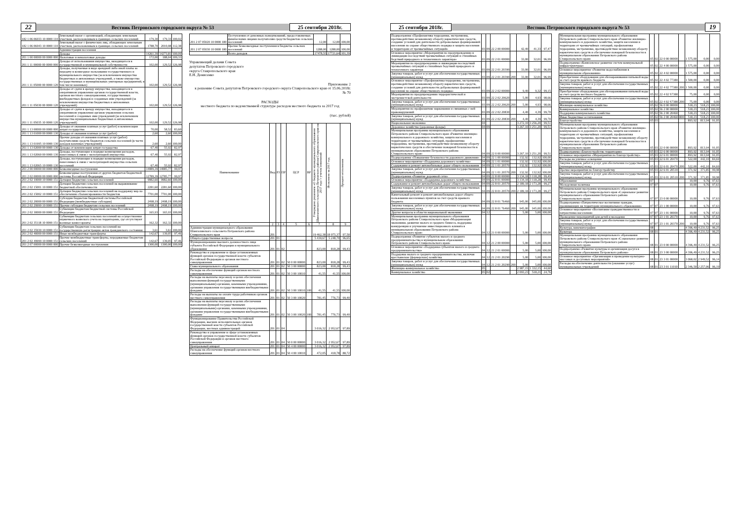22 Вестник Петровского городского округа № 53 25 сентября 2018г.
| 182 1 06 06033 10 0000 110 | Земельный налог с организаций, обладающих земельным участком, расположенным в границах сельских поселений | 179,30 | 179,33 | 100,02 |
| 182 1 06 06043 10 0000 110 | Земельный налог с физических лиц, обладающих земельным участком, расположенным в границах сельских поселений | 1788,70 | 2010,08 | 112,38 |
| | Администрация поселения | | | |
| | Доходы | 14261,39 | 14273,81 | 100,09 |
| 201 1 00 00000 00 0000 000 | Налоговые и неналоговые доходы | 172,00 | 188,04 | 109,33 |
| 201 1 11 00000 00 0000 000 | Доходы от использования имущества, находящегося в государственной и муниципальной собственности | 102,00 | 129,52 | 126,98 |
| 201 1 11 05000 00 0000 120 | Доходы, получаемые в виде арендной либо иной платы за передачу в возмездное пользование государственного и муниципального имущества (за исключением имущества бюджетных и автономных учреждений, а также имущества государственных и муниципальных унитарных предприятий, в том числе казенных) | 102,00 | 129,52 | 126,98 |
| 201 1 11 05030 00 0000 120 | Доходы от сдачи в аренду имущества, находящегося в оперативном управлении органов государственной власти, органов местного самоуправления, государственных внебюджетных фондов и созданных ими учреждений (за исключением имущества бюджетных и автономных учреждений) | 102,00 | 129,52 | 126,98 |
| 201 1 11 05035 10 0000 120 | Доходы от сдачи в аренду имущества, находящегося в оперативном управлении органов управления сельских поселений и созданных ими учреждений (за исключением имущества муниципальных бюджетных и автономных учреждений) | 102,00 | 129,52 | 126,98 |
| 201 1 13 00000 00 0000 000 | Доходы от оказания платных услуг (работ) и компенсации затрат государства | 70,00 | 58,52 | 83,60 |
| 201 1 13 01000 00 0000 130 | Доходы от оказания платных услуг (работ) | 2,60 | 2,60 | 100,00 |
| 201 1 13 01995 10 0000 130 | Прочие доходы от оказания платных услуг (работ) получателями средств бюджетов сельских поселений (в части доходов казенных учреждений) | 2,60 | 2,60 | 100,00 |
| 201 1 13 02000 00 0000 130 | Доходы от компенсации затрат государства | 67,40 | 55,92 | 82,97 |
| 201 1 13 02060 00 0000 130 | Доходы, поступающие в порядке возмещения расходов, понесенных в связи с эксплуатацией имущества | 67,40 | 55,92 | 82,97 |
| 201 1 13 02065 10 0000 130 | Доходы, поступающие в порядке возмещения расходов, понесенных в связи с эксплуатацией имущества сельских поселений | 67,40 | 55,92 | 82,97 |
| 201 2 00 00000 00 0000 000 | Безвозмездные поступления | 14089,39 | 14085,77 | 99,97 |
| 201 2 02 00000 00 0000 000 | Безвозмездные поступления от других бюджетов бюджетной системы Российской Федерации | 12789,39 | 12785,77 | 99,97 |
| 201 2 02 10000 10 0000 151 | Дотации бюджетам сельских поселений | 9982,60 | 9982,60 | 100,00 |
| 201 2 02 15001 10 0000 151 | Дотации бюджетам сельских поселений на выравнивание бюджетной обеспеченности | 2281,60 | 2281,60 | 100,00 |
| 201 2 02 15002 10 0000 151 | Дотации бюджетам сельских поселений на поддержку мер по обеспечению сбалансированности бюджетов | 7701,00 | 7701,00 | 100,00 |
| 201 2 02 20000 00 0000 151 | Субсидии бюджетам бюджетной системы Российской Федерации (межбюджетные субсидии) | 2498,19 | 2498,19 | 100,00 |
| 201 2 02 29999 10 0000 151 | Прочие субсидии бюджетам сельских поселений | 2498,19 | 2498,19 | 100,00 |
| 201 2 02 30000 00 0000 151 | Субвенции бюджетам бюджетной системы Российской Федерации | 165,93 | 165,93 | 100,00 |
| 201 2 02 35118 10 0000 151 | Субвенции бюджетам сельских поселений на осуществление первичного воинского учета на территориях, где отсутствуют военные комиссариаты | 162,32 | 162,32 | 100,00 |
| 201 2 02 35930 10 0000 151 | Субвенции бюджетам сельских поселений на государственную регистрацию актов гражданского состояния | 3,61 | 3,61 | 100,00 |
| 201 2 02 40000 00 0000 151 | Иные межбюджетные трансферты | 142,67 | 139,05 | 97,46 |
| 201 2 02 49999 10 0000 151 | Прочие межбюджетные трансферты, передаваемые бюджетам сельских поселений | 142,67 | 139,05 | 97,46 |
| 201 2 07 00000 00 0000 000 | Прочие безвозмездные поступления | 1300,00 | 1300,00 | 100,00 |
| 201 2 07 05020 10 0000 180 | Поступления от денежных пожертвований, предоставляемых физическими лицами получателям средств бюджетов сельских поселений | 12,00 | 12,00 | 100,00 |
| 201 2 07 05030 10 0000 180 | Прочие безвозмездные поступления в бюджеты сельских поселений | 1288,00 | 1288,00 | 100,00 |
| | Всего доходов | 17478,55 | 17721,64 | 101,39 |
Управляющий делами Совета
депутатов Петровского городского
округа Ставропольского края
Е.Н. Денисенко
Приложение 2
к решению Совета депутатов Петровского городского округа Ставропольского края от 15.06.2018г.
№ 70
РАСХОДЫ
местного бюджета по ведомственной структуре расходов местного бюджета за 2017 год
(тыс. рублей)
| Наименование | Вед | РЗ | ПР | ЦСР | ВР | Утверждено решением «О бюджете муниципального образования Шангалинского сельсовета Петровского района Ставропольского края на 2017 год» с учетом изменений | Исполнено за 2017 год | Процент исполнения |
| --- | --- | --- | --- | --- | --- | --- | --- | --- |
| 1 | 2 | 3 | 4 | 5 | 6 | 7 | 8 | 9 |
| Администрация муниципального образования Шангалинского сельсовета Петровского района Ставропольского края | 201 | | | | | 19 462,38 | 18 975,37 | 97,50 |
| Общегосударственные вопросы | 201 | 01 | | | | 5 430,67 | 5 248,70 | 96,65 |
| Функционирование высшего должностного лица субъекта Российской Федерации и муниципального образования | 201 | 01 | 02 | | | 823,00 | 818,28 | 99,43 |
| Руководство и управление в сфере установленных функций органов государственной власти субъектов Российской Федерации и органов местного самоуправления | 201 | 01 | 02 | 50 0 00 00000 | | 823,00 | 818,28 | 99,43 |
| Глава муниципального образования | 201 | 01 | 02 | 50 3 00 00000 | | 823,00 | 818,28 | 99,43 |
| Расходы на обеспечение функций органов местного самоуправления | 201 | 01 | 02 | 50 3 00 10010 | | 41,55 | 41,55 | 100,00 |
| Расходы на выплаты персоналу в целях обеспечения выполнения функций государственными (муниципальными) органами, казенными учреждениями, органами управления государственными внебюджетными фондами | 201 | 01 | 02 | 50 3 00 10010 | 100 | 41,55 | 41,55 | 100,00 |
| Расходы на выплаты по оплате труда работников органов местного самоуправления | 201 | 01 | 02 | 50 3 00 10020 | | 781,45 | 776,73 | 99,40 |
| Расходы на выплаты персоналу в целях обеспечения выполнения функций государственными (муниципальными) органами, казенными учреждениями, органами управления государственными внебюджетными фондами | 201 | 01 | 02 | 50 3 00 10020 | 100 | 781,45 | 776,73 | 99,40 |
| Функционирование Правительства Российской Федерации, высших исполнительных органов государственной власти субъектов Российской Федерации, местных администраций | 201 | 01 | 04 | | | 3 016,32 | 2 952,67 | 97,89 |
| Руководство и управление в сфере установленных функций органов государственной власти субъектов Российской Федерации и органов местного самоуправления | 201 | 01 | 04 | 50 0 00 00000 | | 3 016,32 | 2 952,67 | 97,89 |
| Центральный аппарат | 201 | 01 | 04 | 50 4 00 00000 | | 3 016,32 | 2 952,67 | 97,89 |
| Расходы на обеспечение функций органов местного самоуправления | 201 | 01 | 04 | 50 4 00 10010 | | 472,05 | 418,78 | 88,72 |
25 сентября 2018г. Вестник Петровского городского округа № 53 19
| Подпрограмма «Профилактика терроризма, экстремизма, противодействие незаконному обороту наркотических средств, создание условий для деятельности добровольных формирований населения по охране общественного порядка и защита населения и территории от чрезвычайных ситуаций» | 03 | 09 | 22 2 00 00000 | | 42,40 | 41,33 | 97,47 |
| Основное мероприятие «Мероприятия по предупреждению и ликвидации последствий чрезвычайных ситуаций и стихийных бедствий природного и техногенного характера» | 03 | 09 | 22 2 01 00000 | | 33,00 | 32,01 | 96,99 |
| Мероприятия по предупреждению и ликвидации последствий чрезвычайных ситуаций и стихийных бедствий природного и техногенного характера | 03 | 09 | 22 2 01 20390 | | 33,00 | 32,01 | 96,99 |
| Закупка товаров, работ и услуг для обеспечения государственных (муниципальных) нужд | 03 | 09 | 22 2 01 20390 | 200 | 33,00 | 32,01 | 96,99 |
| Основное мероприятие «Профилактика терроризма, экстремизма, противодействие незаконному обороту наркотических средств, создание условий для деятельности добровольных формирований населения по охране общественного порядка» | 03 | 09 | 22 2 02 00000 | | 9,40 | 9,32 | 99,15 |
| Мероприятия по предупреждению террористической и экстремистской деятельности | 03 | 09 | 22 2 02 20620 | | 5,00 | 4,93 | 98,66 |
| Закупка товаров, работ и услуг для обеспечения государственных (муниципальных) нужд | 03 | 09 | 22 2 02 20620 | 200 | 5,00 | 4,93 | 98,66 |
| Мероприятия по профилактике наркомании и связанных с ней правонарушений | 03 | 09 | 22 2 02 20830 | | 4,40 | 4,39 | 99,70 |
| Закупка товаров, работ и услуг для обеспечения государственных (муниципальных) нужд | 03 | 09 | 22 2 02 20830 | 200 | 4,40 | 4,39 | 99,70 |
| Национальная экономика | 04 | | | | 3 272,10 | 3 256,20 | 99,51 |
| Дорожное хозяйство (дорожные фонды) | 04 | 09 | | | 3 267,10 | 3 251,20 | 99,51 |
| Муниципальная программа муниципального образования Петровского района Ставропольского края «Развитие жилищно-коммунального и дорожного хозяйства, защита населения и территории от чрезвычайных ситуаций, профилактика терроризма, экстремизма, противодействие незаконному обороту наркотических средств и обеспечение пожарной безопасности в муниципальном образовании Петровского района Ставропольского края» | 04 | 09 | 22 0 00 00000 | | 3 267,10 | 3 251,20 | 99,51 |
| Подпрограмма «Повышение безопасности дорожного движения» | 04 | 09 | 22 1 00 00000 | | 132,92 | 132,92 | 100,00 |
| Основное мероприятие «Поддержка дорожного хозяйства» | 04 | 09 | 22 1 01 00000 | | 132,92 | 132,92 | 100,00 |
| Содержание и ремонт автомобильных дорог общего пользования | 04 | 09 | 22 1 01 20570 | | 132,92 | 132,92 | 100,00 |
| Закупка товаров, работ и услуг для обеспечения государственных (муниципальных) нужд | 04 | 09 | 22 1 01 20570 | 200 | 132,92 | 132,92 | 100,00 |
| Подпрограмма «Развитие дорожной сети» | 04 | 09 | 22 8 00 00000 | | 3 134,18 | 3 118,28 | 99,49 |
| Основное мероприятие «Поддержка дорожного хозяйства» | 04 | 09 | 22 8 01 00000 | | 3 134,18 | 3 118,28 | 99,49 |
| Содержание и ремонт автомобильных дорог общего пользования | 04 | 09 | 22 8 01 20570 | | 2 189,18 | 2 173,28 | 99,27 |
| Закупка товаров, работ и услуг для обеспечения государственных (муниципальных) нужд | 04 | 09 | 22 8 01 20570 | 200 | 2 189,18 | 2 173,28 | 99,27 |
| Капитальный ремонт и ремонт автомобильных дорог общего пользования населенных пунктов за счет средств краевого бюджета | 04 | 09 | 22 8 01 76460 | | 945,00 | 945,00 | 100,00 |
| Закупка товаров, работ и услуг для обеспечения государственных (муниципальных) нужд | 04 | 09 | 22 8 01 76460 | 200 | 945,00 | 945,00 | 100,00 |
| Другие вопросы в области национальной экономики | 04 | 12 | | | 5,00 | 5,00 | 100,00 |
| Муниципальная программа муниципального образования Петровского района Ставропольского края «Модернизация экономики, развитие малого и среднего бизнеса, поддержка конкуренции и улучшение инвестиционного климата в муниципальном образовании Петровского района Ставропольского края» | 04 | 12 | 21 0 00 00000 | | 5,00 | 5,00 | 100,00 |
| Подпрограмма «Развитие субъектов малого и среднего предпринимательства в муниципальном образовании Петровского района Ставропольского края» | 04 | 12 | 21 2 00 00000 | | 5,00 | 5,00 | 100,00 |
| Основное мероприятие «Поддержка субъектов малого и среднего предпринимательства» | 04 | 12 | 21 2 01 00000 | | 5,00 | 5,00 | 100,00 |
| Поддержка малого и среднего предпринимательства, включая крестьянские (фермерские) хозяйства | 04 | 12 | 21 2 01 20290 | | 5,00 | 5,00 | 100,00 |
| Закупка товаров, работ и услуг для обеспечения государственных (муниципальных) нужд | 04 | 12 | 21 2 01 20290 | 200 | 5,00 | 5,00 | 100,00 |
| Жилищно-коммунальное хозяйство | 05 | | | | 2 987,15 | 1 332,15 | 44,60 |
| Коммунальное хозяйство | 05 | 02 | | | 2 093,23 | 518,21 | 24,76 |
| Муниципальная программа муниципального образования Петровского района Ставропольского края «Развитие жилищно-коммунального и дорожного хозяйства, защита населения и территории от чрезвычайных ситуаций, профилактика терроризма, экстремизма, противодействие незаконному обороту наркотических средств и обеспечение пожарной безопасности в муниципальном образовании Петровского района Ставропольского края» | 05 | 02 | 22 0 00 00000 | | 1 575,00 | 0,00 | 0,00 |
| Подпрограмма «Комплексное развитие систем коммунальной инфраструктуры» | 05 | 02 | 22 4 00 00000 | | 1 575,00 | 0,00 | 0,00 |
| Основное мероприятие «Развитие водоснабжения в муниципальном образовании» | 05 | 02 | 22 4 02 00000 | | 1 575,00 | 0,00 | 0,00 |
| Приобретение оборудования для обеззараживания питьевой воды за счет средств краевого бюджета | 05 | 02 | 22 4 02 77380 | | 1 500,00 | 0,00 | 0,00 |
| Закупка товаров, работ и услуг для обеспечения государственных (муниципальных) нужд | 05 | 02 | 22 4 02 77380 | 200 | 1 500,00 | 0,00 | 0,00 |
| Приобретение оборудования для обеззараживания питьевой воды за счет средств местного бюджета | 05 | 02 | 22 4 02 S7380 | | 75,00 | 0,00 | 0,00 |
| Закупка товаров, работ и услуг для обеспечения государственных (муниципальных) нужд | 05 | 02 | 22 4 02 S7380 | 200 | 75,00 | 0,00 | 0,00 |
| Жилищно-коммунальное хозяйство | 05 | 02 | 56 0 00 00000 | | 518,23 | 518,21 | 100,00 |
| Коммунальное хозяйство | 05 | 02 | 56 2 00 00000 | | 518,23 | 518,21 | 100,00 |
| Поддержка коммунального хозяйства | 05 | 02 | 56 2 00 20460 | | 518,23 | 518,21 | 100,00 |
| Иные бюджетные ассигнования | 05 | 02 | 56 2 00 20460 | 800 | 518,23 | 518,21 | 100,00 |
| Благоустройство | 05 | 03 | | | 893,92 | 813,94 | 91,05 |
| Муниципальная программа муниципального образования Петровского района Ставропольского края «Развитие жилищно-коммунального и дорожного хозяйства, защита населения и территории от чрезвычайных ситуаций, профилактика терроризма, экстремизма, противодействие незаконному обороту наркотических средств и обеспечение пожарной безопасности в муниципальном образовании Петровского района Ставропольского края» | 05 | 03 | 22 0 00 00000 | | 893,92 | 813,94 | 91,05 |
| Подпрограмма «Благоустройство территории» | 05 | 03 | 22 6 00 00000 | | 893,92 | 813,94 | 91,05 |
| Основное мероприятие «Мероприятия по благоустройству» | 05 | 03 | 22 6 01 00000 | | 893,92 | 813,94 | 91,05 |
| Расходы на уличное освещение | 05 | 03 | 22 6 01 20470 | | 522,00 | 442,10 | 84,69 |
| Закупка товаров, работ и услуг для обеспечения государственных (муниципальных) нужд | 05 | 03 | 22 6 01 20470 | 200 | 522,00 | 442,10 | 84,69 |
| Прочие мероприятия по благоустройству | 05 | 03 | 22 6 01 20510 | | 371,92 | 371,85 | 99,98 |
| Закупка товаров, работ и услуг для обеспечения государственных (муниципальных) нужд | 05 | 03 | 22 6 01 20510 | 200 | 371,92 | 371,85 | 99,98 |
| Образование | 07 | | | | 10,00 | 9,76 | 97,63 |
| Молодежная политика | 07 | 07 | | | 10,00 | 9,76 | 97,63 |
| Муниципальная программа муниципального образования Петровского района Ставропольского края «Социальное развитие муниципального образования Петровского района Ставропольского края» | 07 | 07 | 23 0 00 00000 | | 10,00 | 9,76 | 97,63 |
| Подпрограмма «Патриотическое воспитание граждан, проживающих на территории муниципального образования» | 07 | 07 | 23 1 00 00000 | | 10,00 | 9,76 | 97,63 |
| Основное мероприятие «Воспитание гражданственности и патриотизма населения» | 07 | 07 | 23 1 01 00000 | | 10,00 | 9,76 | 97,63 |
| Проведение мероприятий для детей и молодежи | 07 | 07 | 23 1 01 20370 | | 10,00 | 9,76 | 97,63 |
| Закупка товаров, работ и услуг для обеспечения государственных (муниципальных) нужд | 07 | 07 | 23 1 01 20370 | 200 | 10,00 | 9,76 | 97,63 |
| Культура, кинематография | 08 | | | | 4 396,49 | 4 231,52 | 96,25 |
| Культура | 08 | 01 | | | 4 396,49 | 4 231,52 | 96,25 |
| Муниципальная программа муниципального образования Петровского района Ставропольского края «Социальное развитие муниципального образования Петровского района Ставропольского края» | 08 | 01 | 23 0 00 00000 | | 4 396,49 | 4 231,52 | 96,25 |
| Подпрограмма «Развитие культуры и организация досуга в муниципальном образовании Петровского района» | 08 | 01 | 23 3 00 00000 | | 4 396,49 | 4 231,52 | 96,25 |
| Основное мероприятие «Организация и проведение культурно-массовых и досуговых мероприятий» | 08 | 01 | 23 3 01 00000 | | 3 068,02 | 2 949,52 | 96,14 |
| Расходы на обеспечение деятельности (оказание услуг) муниципальных учреждений | 08 | 01 | 23 3 01 11010 | | 2 346,50 | 2 257,06 | 96,19 |